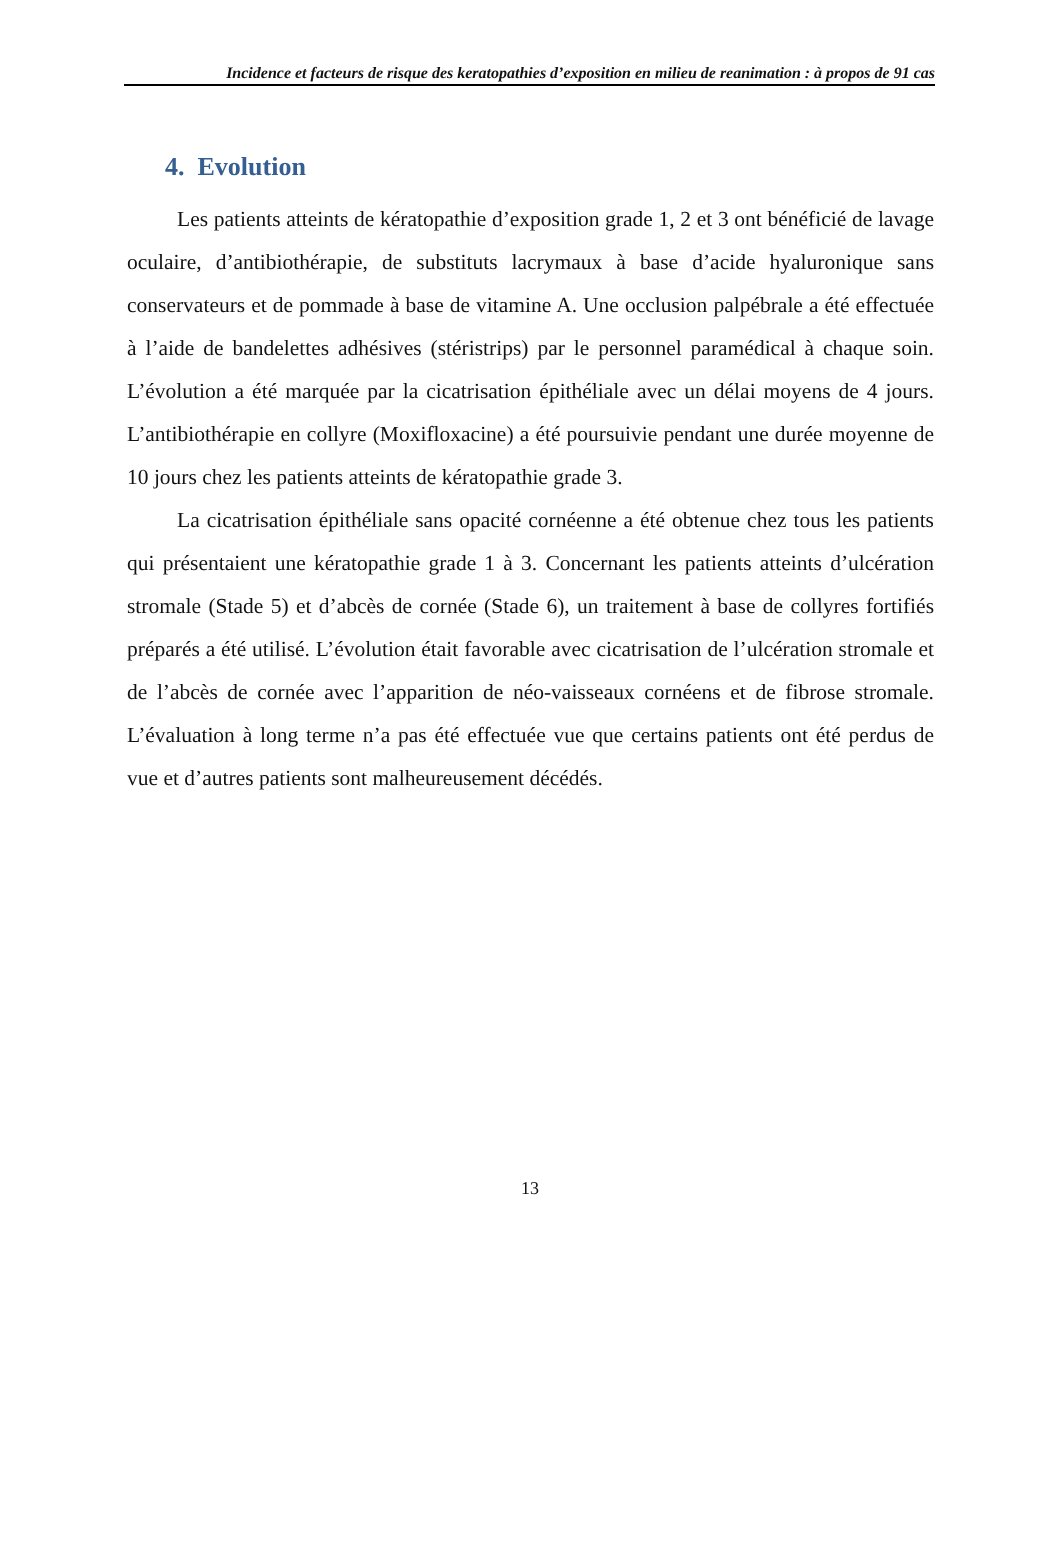Incidence et facteurs de risque des keratopathies d’exposition en milieu de reanimation : à propos de 91 cas
4. Evolution
Les patients atteints de kératopathie d’exposition grade 1, 2 et 3 ont bénéficié de lavage oculaire, d’antibiothérapie, de substituts lacrymaux à base d’acide hyaluronique sans conservateurs et de pommade à base de vitamine A. Une occlusion palpébrale a été effectuée à l’aide de bandelettes adhésives (stéristrips) par le personnel paramédical à chaque soin. L’évolution a été marquée par la cicatrisation épithéliale avec un délai moyens de 4 jours. L’antibiothérapie en collyre (Moxifloxacine) a été poursuivie pendant une durée moyenne de 10 jours chez les patients atteints de kératopathie grade 3.
La cicatrisation épithéliale sans opacité cornéenne a été obtenue chez tous les patients qui présentaient une kératopathie grade 1 à 3. Concernant les patients atteints d’ulcération stromale (Stade 5) et d’abcès de cornée (Stade 6), un traitement à base de collyres fortifiés préparés a été utilisé. L’évolution était favorable avec cicatrisation de l’ulcération stromale et de l’abcès de cornée avec l’apparition de néo-vaisseaux cornéens et de fibrose stromale. L’évaluation à long terme n’a pas été effectuée vue que certains patients ont été perdus de vue et d’autres patients sont malheureusement décédés.
13